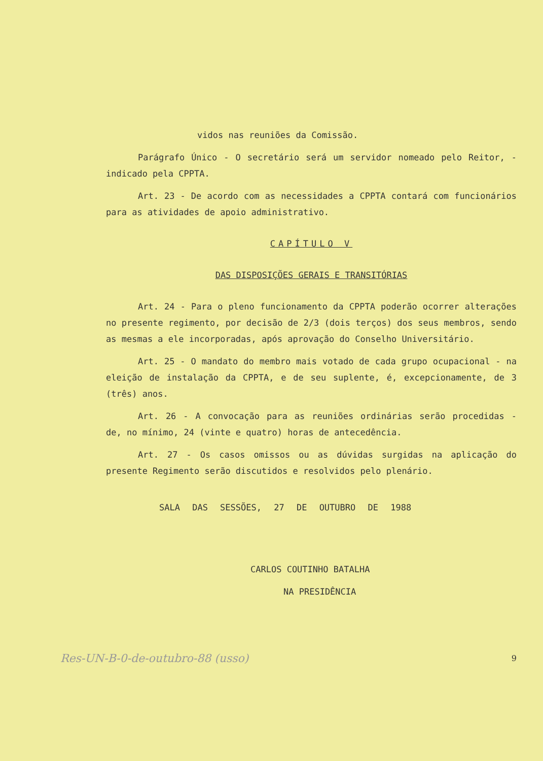vidos nas reuniões da Comissão.
Parágrafo Único - O secretário será um servidor nomeado pelo Reitor, - indicado pela CPPTA.
Art. 23 - De acordo com as necessidades a CPPTA contará com funcionários para as atividades de apoio administrativo.
CAPÍTULO V
DAS DISPOSIÇÕES GERAIS E TRANSITÓRIAS
Art. 24 - Para o pleno funcionamento da CPPTA poderão ocorrer alterações no presente regimento, por decisão de 2/3 (dois terços) dos seus membros, sendo as mesmas a ele incorporadas, após aprovação do Conselho Universitário.
Art. 25 - O mandato do membro mais votado de cada grupo ocupacional - na eleição de instalação da CPPTA, e de seu suplente, é, excepcionamente, de 3 (três) anos.
Art. 26 - A convocação para as reuniões ordinárias serão procedidas - de, no mínimo, 24 (vinte e quatro) horas de antecedência.
Art. 27 - Os casos omissos ou as dúvidas surgidas na aplicação do presente Regimento serão discutidos e resolvidos pelo plenário.
SALA DAS SESSÕES, 27 DE OUTUBRO DE 1988
CARLOS COUTINHO BATALHA
NA PRESIDÊNCIA
Res-UN-B-0-de-outubro-88 (usso) 9